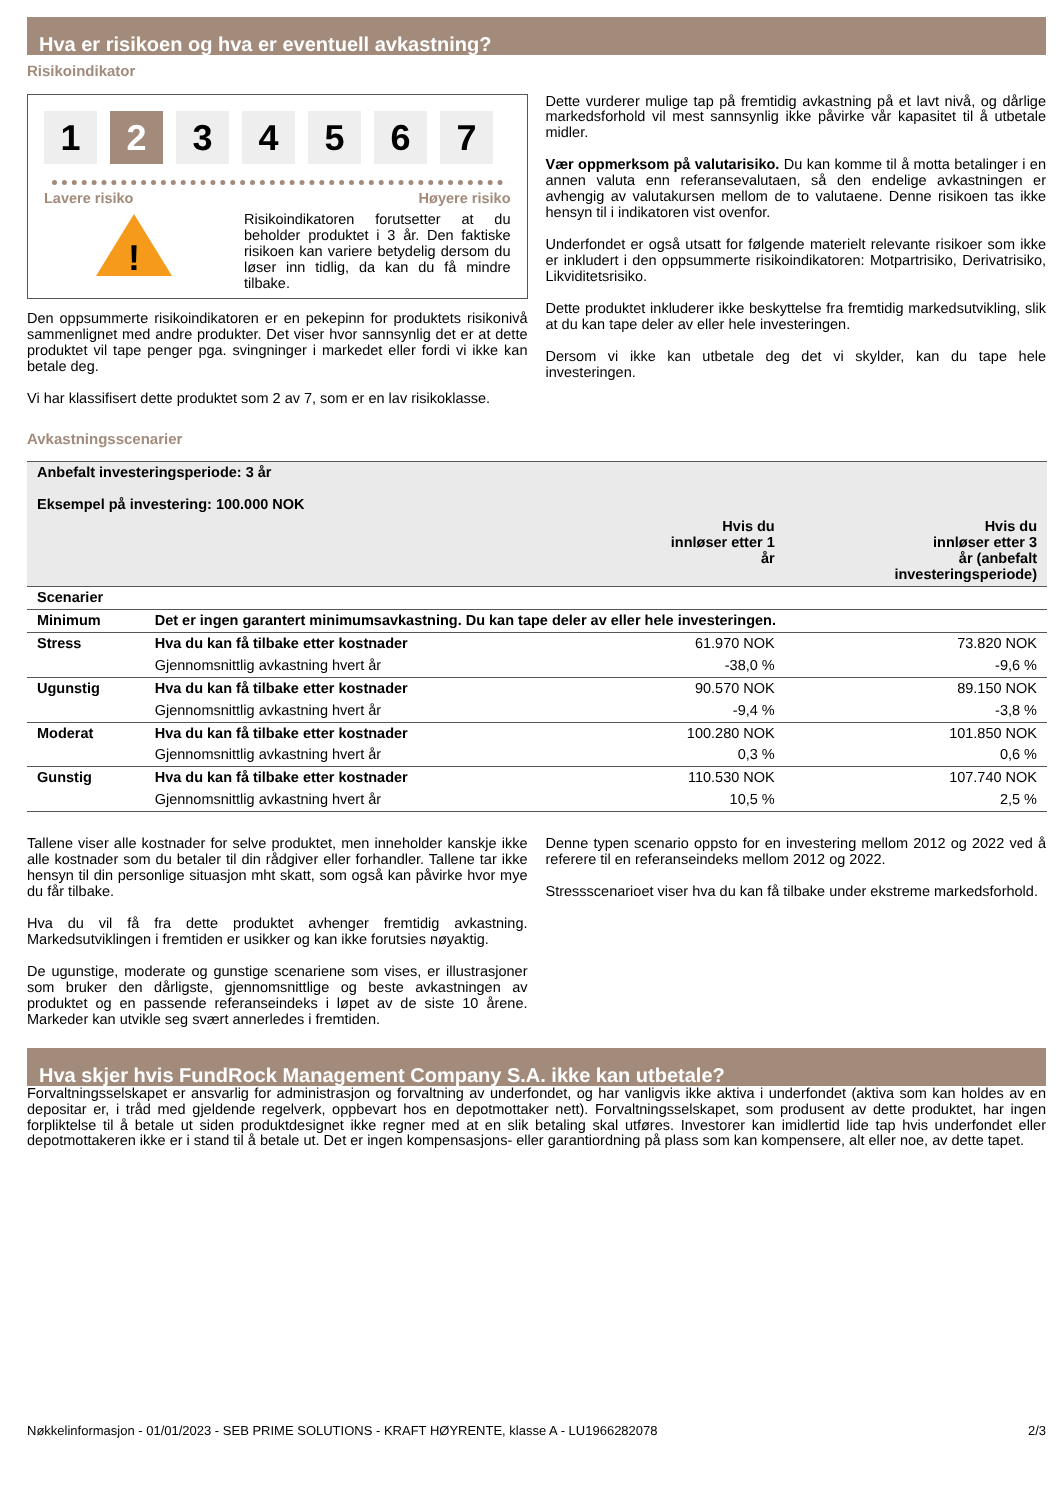Hva er risikoen og hva er eventuell avkastning?
Risikoindikator
1 2 3 4 5 6 7
Lavere risiko Høyere risiko
!
Risikoindikatoren forutsetter at du beholder produktet i 3 år. Den faktiske risikoen kan variere betydelig dersom du løser inn tidlig, da kan du få mindre tilbake.
Den oppsummerte risikoindikatoren er en pekepinn for produktets risikonivå sammenlignet med andre produkter. Det viser hvor sannsynlig det er at dette produktet vil tape penger pga. svingninger i markedet eller fordi vi ikke kan betale deg.
Vi har klassifisert dette produktet som 2 av 7, som er en lav risikoklasse.
Dette vurderer mulige tap på fremtidig avkastning på et lavt nivå, og dårlige markedsforhold vil mest sannsynlig ikke påvirke vår kapasitet til å utbetale midler.
Vær oppmerksom på valutarisiko. Du kan komme til å motta betalinger i en annen valuta enn referansevalutaen, så den endelige avkastningen er avhengig av valutakursen mellom de to valutaene. Denne risikoen tas ikke hensyn til i indikatoren vist ovenfor.
Underfondet er også utsatt for følgende materielt relevante risikoer som ikke er inkludert i den oppsummerte risikoindikatoren: Motpartrisiko, Derivatrisiko, Likviditetsrisiko.
Dette produktet inkluderer ikke beskyttelse fra fremtidig markedsutvikling, slik at du kan tape deler av eller hele investeringen.
Dersom vi ikke kan utbetale deg det vi skylder, kan du tape hele investeringen.
Avkastningsscenarier
| Anbefalt investeringsperiode: 3 år Eksempel på investering: 100.000 NOK | | | |
| --- | --- | --- | --- |
| | | Hvis du innløser etter 1 år | Hvis du innløser etter 3 år (anbefalt investeringsperiode) |
| Scenarier | | | |
| Minimum | Det er ingen garantert minimumsavkastning. Du kan tape deler av eller hele investeringen. | | |
| Stress | Hva du kan få tilbake etter kostnader | 61.970 NOK | 73.820 NOK |
| | Gjennomsnittlig avkastning hvert år | -38,0 % | -9,6 % |
| Ugunstig | Hva du kan få tilbake etter kostnader | 90.570 NOK | 89.150 NOK |
| | Gjennomsnittlig avkastning hvert år | -9,4 % | -3,8 % |
| Moderat | Hva du kan få tilbake etter kostnader | 100.280 NOK | 101.850 NOK |
| | Gjennomsnittlig avkastning hvert år | 0,3 % | 0,6 % |
| Gunstig | Hva du kan få tilbake etter kostnader | 110.530 NOK | 107.740 NOK |
| | Gjennomsnittlig avkastning hvert år | 10,5 % | 2,5 % |
Tallene viser alle kostnader for selve produktet, men inneholder kanskje ikke alle kostnader som du betaler til din rådgiver eller forhandler. Tallene tar ikke hensyn til din personlige situasjon mht skatt, som også kan påvirke hvor mye du får tilbake.
Hva du vil få fra dette produktet avhenger fremtidig avkastning. Markedsutviklingen i fremtiden er usikker og kan ikke forutsies nøyaktig.
De ugunstige, moderate og gunstige scenariene som vises, er illustrasjoner som bruker den dårligste, gjennomsnittlige og beste avkastningen av produktet og en passende referanseindeks i løpet av de siste 10 årene. Markeder kan utvikle seg svært annerledes i fremtiden.
Denne typen scenario oppsto for en investering mellom 2012 og 2022 ved å referere til en referanseindeks mellom 2012 og 2022.
Stressscenarioet viser hva du kan få tilbake under ekstreme markedsforhold.
Hva skjer hvis FundRock Management Company S.A. ikke kan utbetale?
Forvaltningsselskapet er ansvarlig for administrasjon og forvaltning av underfondet, og har vanligvis ikke aktiva i underfondet (aktiva som kan holdes av en depositar er, i tråd med gjeldende regelverk, oppbevart hos en depotmottaker nett). Forvaltningsselskapet, som produsent av dette produktet, har ingen forpliktelse til å betale ut siden produktdesignet ikke regner med at en slik betaling skal utføres. Investorer kan imidlertid lide tap hvis underfondet eller depotmottakeren ikke er i stand til å betale ut. Det er ingen kompensasjons- eller garantiordning på plass som kan kompensere, alt eller noe, av dette tapet.
Nøkkelinformasjon - 01/01/2023 - SEB PRIME SOLUTIONS - KRAFT HØYRENTE, klasse A - LU1966282078 2/3